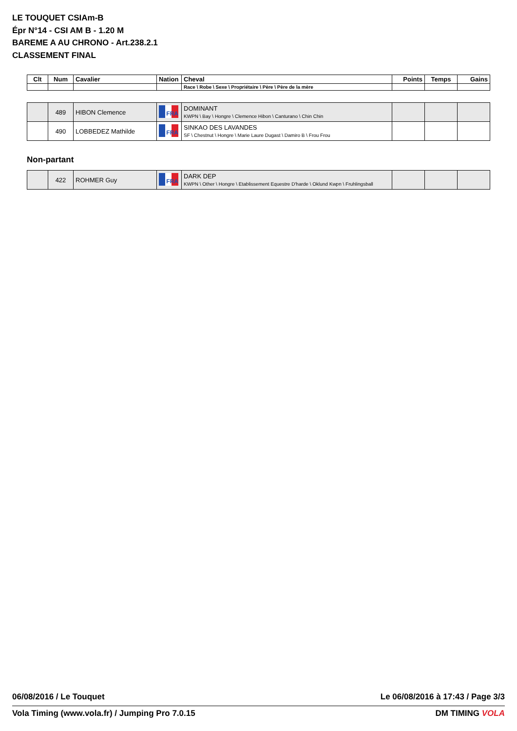LE TOUQUET CSIAm-B
Épr N°14 - CSI AM B - 1.20 M
BAREME A AU CHRONO - Art.238.2.1
CLASSEMENT FINAL
| Clt | Num | Cavalier | Nation | Cheval | Points | Temps | Gains |
| --- | --- | --- | --- | --- | --- | --- | --- |
| | | | | Race \ Robe \ Sexe \ Propriétaire \ Père \ Père de la mère | | | |
| | 489 | HIBON Clemence | FRA | DOMINANT KWPN \ Bay \ Hongre \ Clemence Hibon \ Canturano \ Chin Chin | | | |
| | 490 | LOBBEDEZ Mathilde | FRA | SINKAO DES LAVANDES SF \ Chestnut \ Hongre \ Marie Laure Dugast \ Damiro B \ Frou Frou | | | |
Non-partant
| | 422 | ROHMER Guy | FRA | DARK DEP KWPN \ Other \ Hongre \ Etablissement Equestre D'harde \ Oklund Kwpn \ Fruhlingsball | | | |
06/08/2016 / Le Touquet Le 06/08/2016 à 17:43 / Page 3/3
Vola Timing (www.vola.fr) / Jumping Pro 7.0.15 DM TIMING VOLA